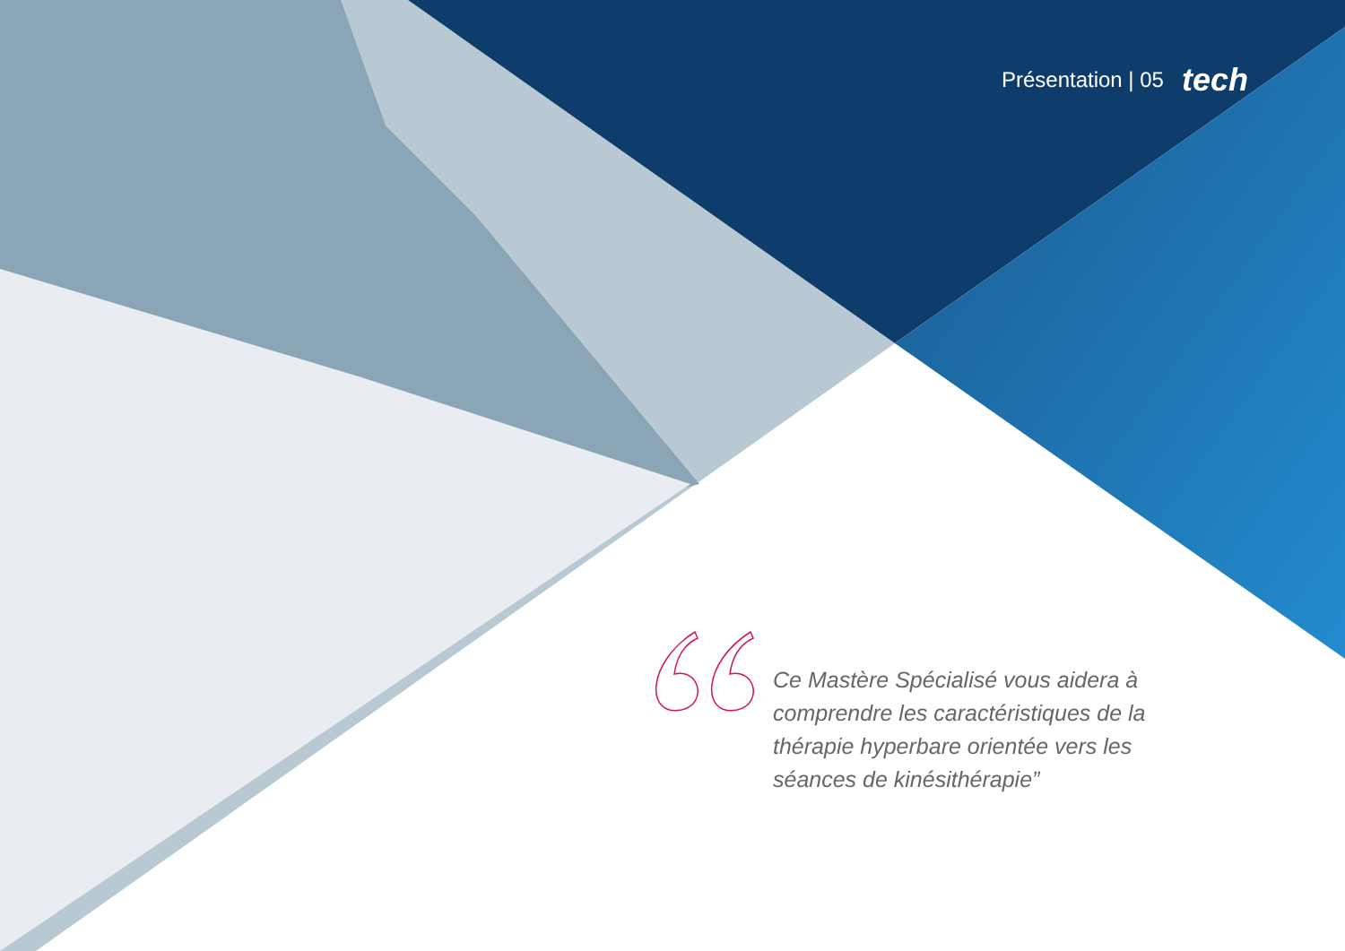Présentation | 05 tech
Ce Mastère Spécialisé vous aidera à comprendre les caractéristiques de la thérapie hyperbare orientée vers les séances de kinésithérapie”